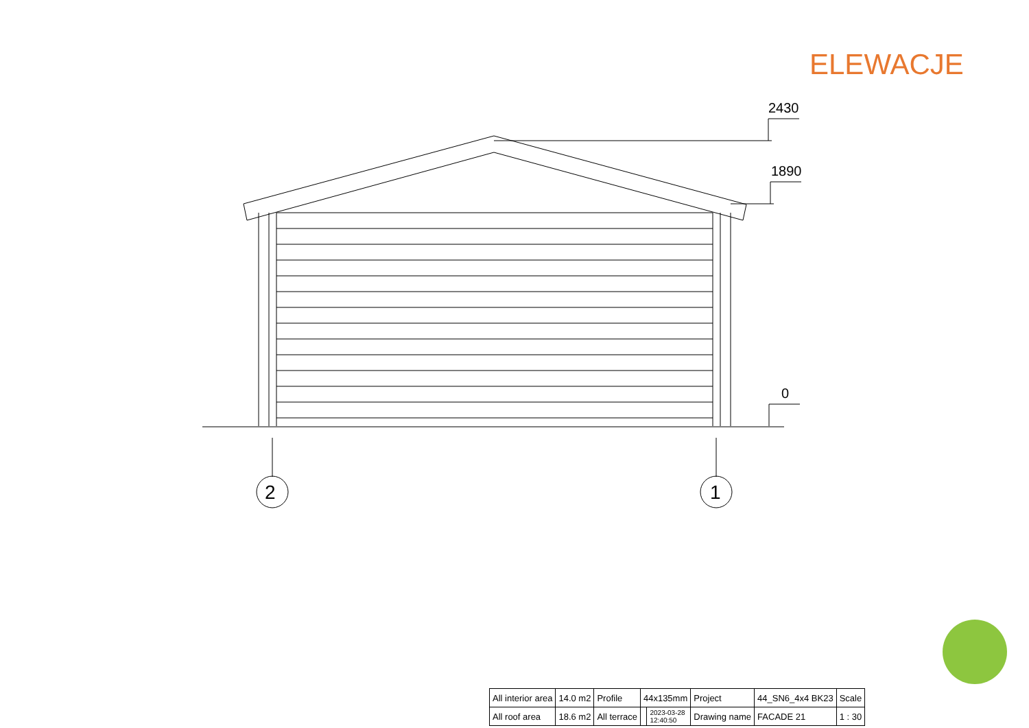ELEWACJE
2430
1890
0
2
1
| All interior area | 14.0 m2 | Profile | 44x135mm | | Project | 44_SN6_4x4 BK23 | Scale |
| All roof area | 18.6 m2 | All terrace | | 2023-03-28 12:40:50 | Drawing name | FACADE 21 | 1 : 30 |